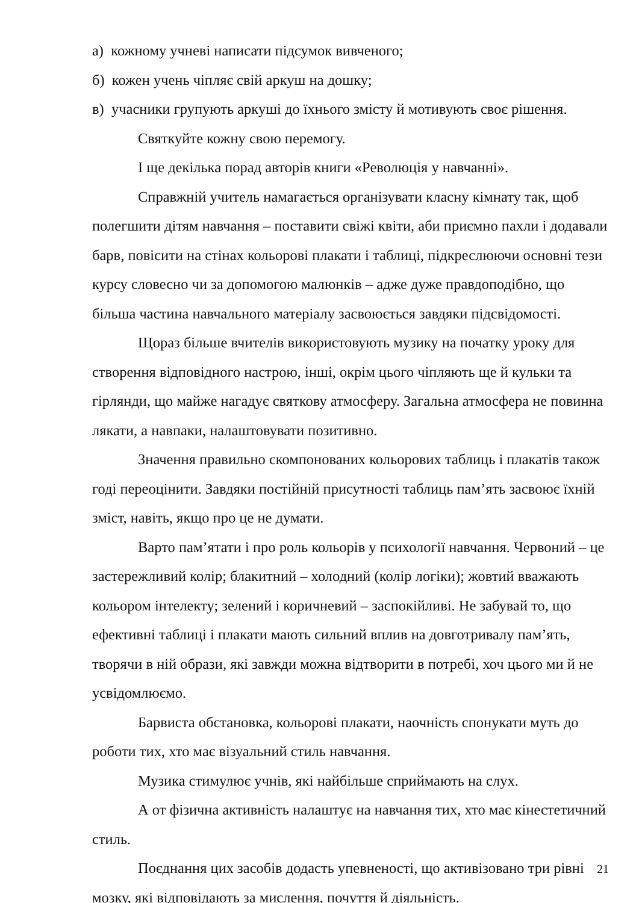а) кожному учневі написати підсумок вивченого;
б) кожен учень чіпляє свій аркуш на дошку;
в) учасники групують аркуші до їхнього змісту й мотивують своє рішення.
Святкуйте кожну свою перемогу.
І ще декілька порад авторів книги «Революція у навчанні».
Справжній учитель намагається організувати класну кімнату так, щоб полегшити дітям навчання – поставити свіжі квіти, аби приємно пахли і додавали барв, повісити на стінах кольорові плакати і таблиці, підкреслюючи основні тези курсу словесно чи за допомогою малюнків – адже дуже правдоподібно, що більша частина навчального матеріалу засвоюється завдяки підсвідомості.
Щораз більше вчителів використовують музику на початку уроку для створення відповідного настрою, інші, окрім цього чіпляють ще й кульки та гірлянди, що майже нагадує святкову атмосферу. Загальна атмосфера не повинна лякати, а навпаки, налаштовувати позитивно.
Значення правильно скомпонованих кольорових таблиць і плакатів також годі переоцінити. Завдяки постійній присутності таблиць пам’ять засвоює їхній зміст, навіть, якщо про це не думати.
Варто пам’ятати і про роль кольорів у психології навчання. Червоний – це застережливий колір; блакитний – холодний (колір логіки); жовтий вважають кольором інтелекту; зелений і коричневий – заспокійливі. Не забувай то, що ефективні таблиці і плакати мають сильний вплив на довготривалу пам’ять, творячи в ній образи, які завжди можна відтворити в потребі, хоч цього ми й не усвідомлюємо.
Барвиста обстановка, кольорові плакати, наочність спонукати муть до роботи тих, хто має візуальний стиль навчання.
Музика стимулює учнів, які найбільше сприймають на слух.
А от фізична активність налаштує на навчання тих, хто має кінестетичний стиль.
Поєднання цих засобів додасть упевненості, що активізовано три рівні мозку, які відповідають за мислення, почуття й діяльність.
21